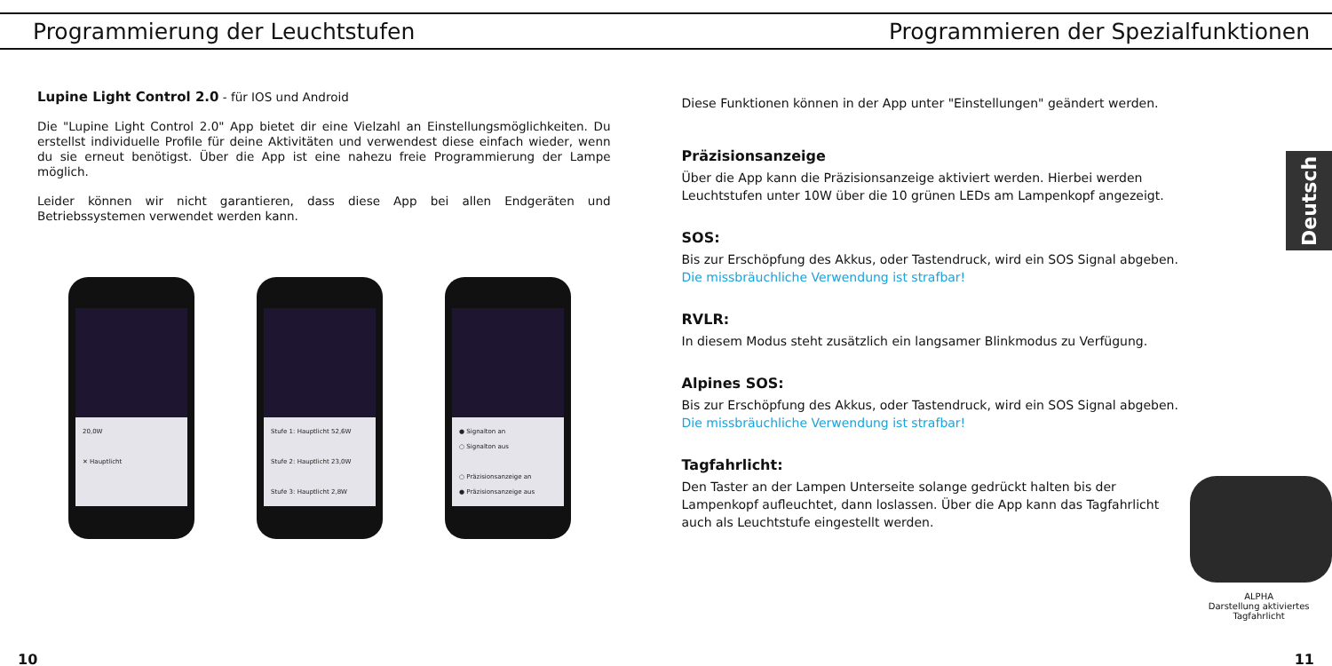Programmierung der Leuchtstufen Programmieren der Spezialfunktionen
Lupine Light Control 2.0 - für IOS und Android
Die "Lupine Light Control 2.0" App bietet dir eine Vielzahl an Einstellungsmöglichkeiten. Du erstellst individuelle Profile für deine Aktivitäten und verwendest diese einfach wieder, wenn du sie erneut benötigst. Über die App ist eine nahezu freie Programmierung der Lampe möglich.
Leider können wir nicht garantieren, dass diese App bei allen Endgeräten und Betriebssystemen verwendet werden kann.
20,0W
✕ Hauptlicht
Stufe 1: Hauptlicht 52,6W
Stufe 2: Hauptlicht 23,0W
Stufe 3: Hauptlicht 2,8W
● Signalton an
○ Signalton aus
○ Präzisionsanzeige an
● Präzisionsanzeige aus
Diese Funktionen können in der App unter "Einstellungen" geändert werden.
Präzisionsanzeige
Über die App kann die Präzisionsanzeige aktiviert werden. Hierbei werden Leuchtstufen unter 10W über die 10 grünen LEDs am Lampenkopf angezeigt.
SOS:
Bis zur Erschöpfung des Akkus, oder Tastendruck, wird ein SOS Signal abgeben.
Die missbräuchliche Verwendung ist strafbar!
RVLR:
In diesem Modus steht zusätzlich ein langsamer Blinkmodus zu Verfügung.
Alpines SOS:
Bis zur Erschöpfung des Akkus, oder Tastendruck, wird ein SOS Signal abgeben.
Die missbräuchliche Verwendung ist strafbar!
Tagfahrlicht:
Den Taster an der Lampen Unterseite solange gedrückt halten bis der Lampenkopf aufleuchtet, dann loslassen. Über die App kann das Tagfahrlicht auch als Leuchtstufe eingestellt werden.
ALPHA
Darstellung aktiviertes Tagfahrlicht
Deutsch
10 11